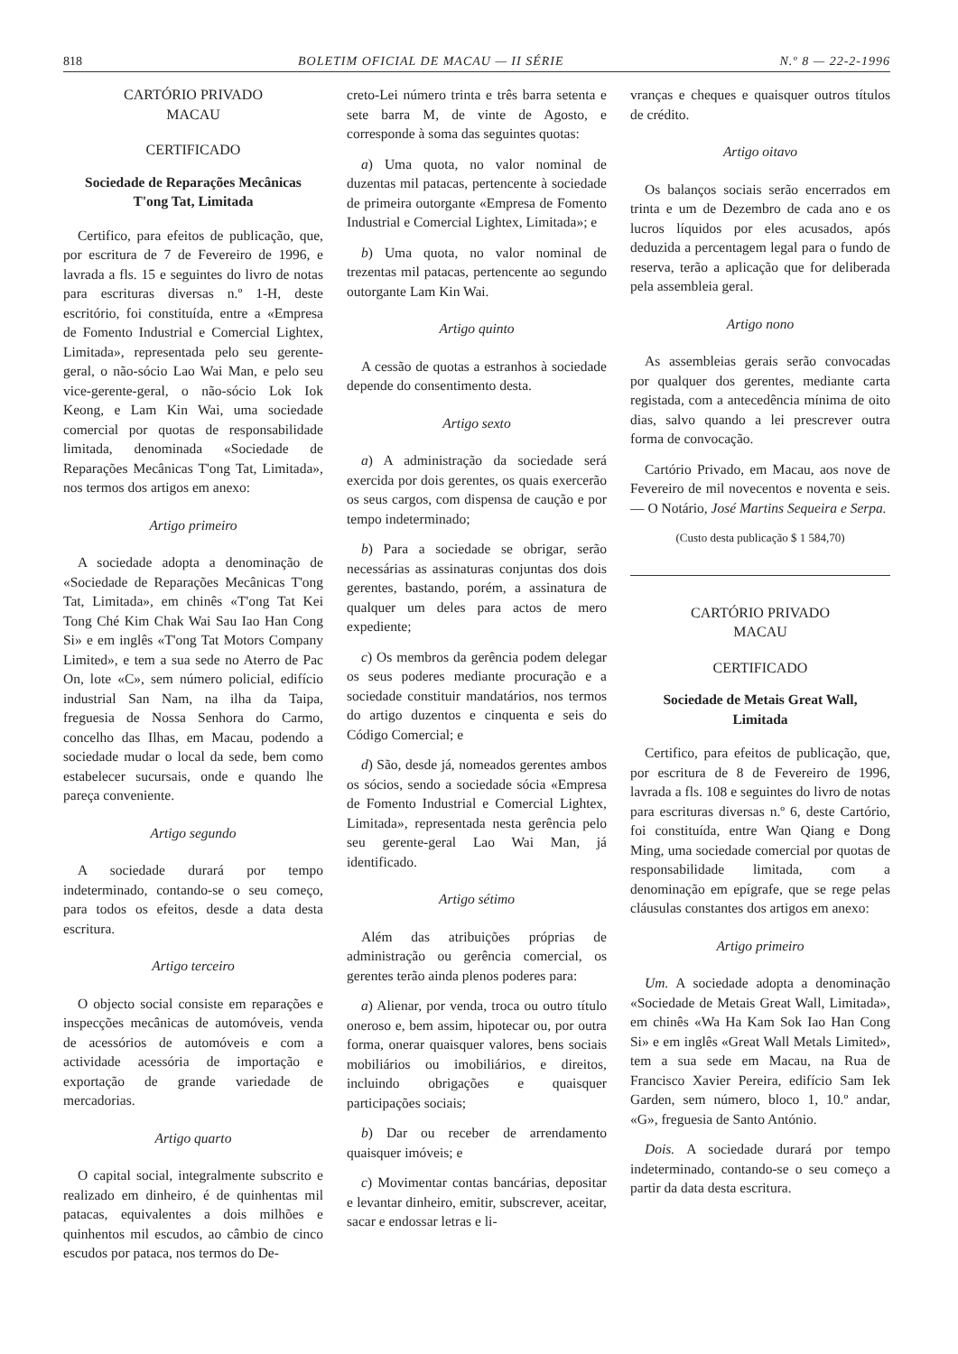818 BOLETIM OFICIAL DE MACAU — II SÉRIE N.º 8 — 22-2-1996
CARTÓRIO PRIVADO
MACAU
CERTIFICADO
Sociedade de Reparações Mecânicas
T'ong Tat, Limitada
Certifico, para efeitos de publicação, que, por escritura de 7 de Fevereiro de 1996, e lavrada a fls. 15 e seguintes do livro de notas para escrituras diversas n.º 1-H, deste escritório, foi constituída, entre a «Empresa de Fomento Industrial e Comercial Lightex, Limitada», representada pelo seu gerente-geral, o não-sócio Lao Wai Man, e pelo seu vice-gerente-geral, o não-sócio Lok Iok Keong, e Lam Kin Wai, uma sociedade comercial por quotas de responsabilidade limitada, denominada «Sociedade de Reparações Mecânicas T'ong Tat, Limitada», nos termos dos artigos em anexo:
Artigo primeiro
A sociedade adopta a denominação de «Sociedade de Reparações Mecânicas T'ong Tat, Limitada», em chinês «T'ong Tat Kei Tong Ché Kim Chak Wai Sau Iao Han Cong Si» e em inglês «T'ong Tat Motors Company Limited», e tem a sua sede no Aterro de Pac On, lote «C», sem número policial, edifício industrial San Nam, na ilha da Taipa, freguesia de Nossa Senhora do Carmo, concelho das Ilhas, em Macau, podendo a sociedade mudar o local da sede, bem como estabelecer sucursais, onde e quando lhe pareça conveniente.
Artigo segundo
A sociedade durará por tempo indeterminado, contando-se o seu começo, para todos os efeitos, desde a data desta escritura.
Artigo terceiro
O objecto social consiste em reparações e inspecções mecânicas de automóveis, venda de acessórios de automóveis e com a actividade acessória de importação e exportação de grande variedade de mercadorias.
Artigo quarto
O capital social, integralmente subscrito e realizado em dinheiro, é de quinhentas mil patacas, equivalentes a dois milhões e quinhentos mil escudos, ao câmbio de cinco escudos por pataca, nos termos do De-
creto-Lei número trinta e três barra setenta e sete barra M, de vinte de Agosto, e corresponde à soma das seguintes quotas:
a) Uma quota, no valor nominal de duzentas mil patacas, pertencente à sociedade de primeira outorgante «Empresa de Fomento Industrial e Comercial Lightex, Limitada»; e
b) Uma quota, no valor nominal de trezentas mil patacas, pertencente ao segundo outorgante Lam Kin Wai.
Artigo quinto
A cessão de quotas a estranhos à sociedade depende do consentimento desta.
Artigo sexto
a) A administração da sociedade será exercida por dois gerentes, os quais exercerão os seus cargos, com dispensa de caução e por tempo indeterminado;
b) Para a sociedade se obrigar, serão necessárias as assinaturas conjuntas dos dois gerentes, bastando, porém, a assinatura de qualquer um deles para actos de mero expediente;
c) Os membros da gerência podem delegar os seus poderes mediante procuração e a sociedade constituir mandatários, nos termos do artigo duzentos e cinquenta e seis do Código Comercial; e
d) São, desde já, nomeados gerentes ambos os sócios, sendo a sociedade sócia «Empresa de Fomento Industrial e Comercial Lightex, Limitada», representada nesta gerência pelo seu gerente-geral Lao Wai Man, já identificado.
Artigo sétimo
Além das atribuições próprias de administração ou gerência comercial, os gerentes terão ainda plenos poderes para:
a) Alienar, por venda, troca ou outro título oneroso e, bem assim, hipotecar ou, por outra forma, onerar quaisquer valores, bens sociais mobiliários ou imobiliários, e direitos, incluindo obrigações e quaisquer participações sociais;
b) Dar ou receber de arrendamento quaisquer imóveis; e
c) Movimentar contas bancárias, depositar e levantar dinheiro, emitir, subscrever, aceitar, sacar e endossar letras e li-
vranças e cheques e quaisquer outros títulos de crédito.
Artigo oitavo
Os balanços sociais serão encerrados em trinta e um de Dezembro de cada ano e os lucros líquidos por eles acusados, após deduzida a percentagem legal para o fundo de reserva, terão a aplicação que for deliberada pela assembleia geral.
Artigo nono
As assembleias gerais serão convocadas por qualquer dos gerentes, mediante carta registada, com a antecedência mínima de oito dias, salvo quando a lei prescrever outra forma de convocação.
Cartório Privado, em Macau, aos nove de Fevereiro de mil novecentos e noventa e seis. — O Notário, José Martins Sequeira e Serpa.
(Custo desta publicação $ 1 584,70)
CARTÓRIO PRIVADO
MACAU
CERTIFICADO
Sociedade de Metais Great Wall,
Limitada
Certifico, para efeitos de publicação, que, por escritura de 8 de Fevereiro de 1996, lavrada a fls. 108 e seguintes do livro de notas para escrituras diversas n.º 6, deste Cartório, foi constituída, entre Wan Qiang e Dong Ming, uma sociedade comercial por quotas de responsabilidade limitada, com a denominação em epígrafe, que se rege pelas cláusulas constantes dos artigos em anexo:
Artigo primeiro
Um. A sociedade adopta a denominação «Sociedade de Metais Great Wall, Limitada», em chinês «Wa Ha Kam Sok Iao Han Cong Si» e em inglês «Great Wall Metals Limited», tem a sua sede em Macau, na Rua de Francisco Xavier Pereira, edifício Sam Iek Garden, sem número, bloco 1, 10.º andar, «G», freguesia de Santo António.
Dois. A sociedade durará por tempo indeterminado, contando-se o seu começo a partir da data desta escritura.